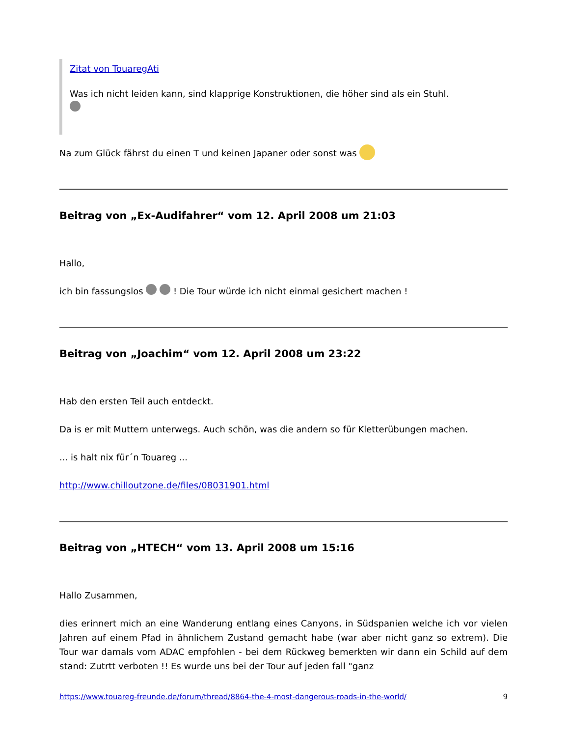Zitat von TouaregAti
Was ich nicht leiden kann, sind klapprige Konstruktionen, die höher sind als ein Stuhl.
Na zum Glück fährst du einen T und keinen Japaner oder sonst was
Beitrag von „Ex-Audifahrer“ vom 12. April 2008 um 21:03
Hallo,
ich bin fassungslos ! Die Tour würde ich nicht einmal gesichert machen !
Beitrag von „Joachim“ vom 12. April 2008 um 23:22
Hab den ersten Teil auch entdeckt.
Da is er mit Muttern unterwegs. Auch schön, was die andern so für Kletterübungen machen.
... is halt nix für´n Touareg ...
http://www.chilloutzone.de/files/08031901.html
Beitrag von „HTECH“ vom 13. April 2008 um 15:16
Hallo Zusammen,
dies erinnert mich an eine Wanderung entlang eines Canyons, in Südspanien welche ich vor vielen Jahren auf einem Pfad in ähnlichem Zustand gemacht habe (war aber nicht ganz so extrem). Die Tour war damals vom ADAC empfohlen - bei dem Rückweg bemerkten wir dann ein Schild auf dem stand: Zutrtt verboten !! Es wurde uns bei der Tour auf jeden fall "ganz
https://www.touareg-freunde.de/forum/thread/8864-the-4-most-dangerous-roads-in-the-world/ 9